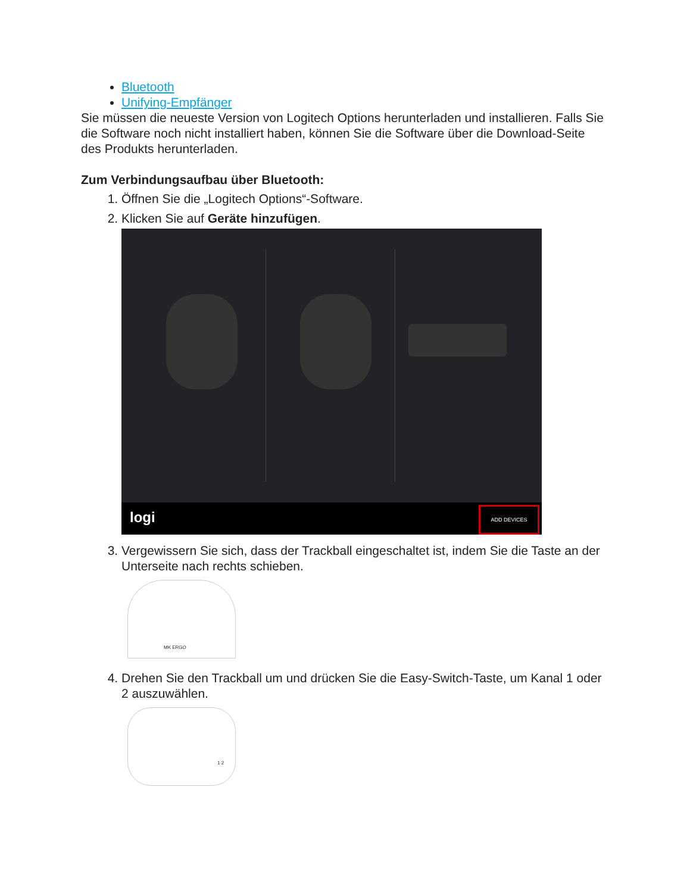Bluetooth
Unifying-Empfänger
Sie müssen die neueste Version von Logitech Options herunterladen und installieren. Falls Sie die Software noch nicht installiert haben, können Sie die Software über die Download-Seite des Produkts herunterladen.
Zum Verbindungsaufbau über Bluetooth:
1. Öffnen Sie die „Logitech Options“-Software.
2. Klicken Sie auf Geräte hinzufügen.
logi
ADD DEVICES
3. Vergewissern Sie sich, dass der Trackball eingeschaltet ist, indem Sie die Taste an der Unterseite nach rechts schieben.
MK ERGO
4. Drehen Sie den Trackball um und drücken Sie die Easy-Switch-Taste, um Kanal 1 oder 2 auszuwählen.
1 2